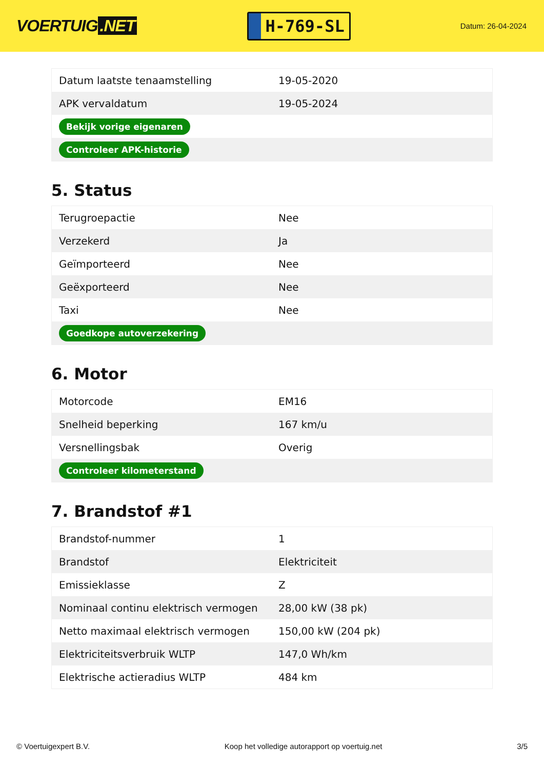VOERTUIG.NET
H-769-SL
Datum: 26-04-2024
| Datum laatste tenaamstelling | 19-05-2020 |
| APK vervaldatum | 19-05-2024 |
| Bekijk vorige eigenaren | |
| Controleer APK-historie | |
5. Status
| Terugroepactie | Nee |
| Verzekerd | Ja |
| Geïmporteerd | Nee |
| Geëxporteerd | Nee |
| Taxi | Nee |
| Goedkope autoverzekering | |
6. Motor
| Motorcode | EM16 |
| Snelheid beperking | 167 km/u |
| Versnellingsbak | Overig |
| Controleer kilometerstand | |
7. Brandstof #1
| Brandstof-nummer | 1 |
| Brandstof | Elektriciteit |
| Emissieklasse | Z |
| Nominaal continu elektrisch vermogen | 28,00 kW (38 pk) |
| Netto maximaal elektrisch vermogen | 150,00 kW (204 pk) |
| Elektriciteitsverbruik WLTP | 147,0 Wh/km |
| Elektrische actieradius WLTP | 484 km |
© Voertuigexpert B.V. Koop het volledige autorapport op voertuig.net 3/5